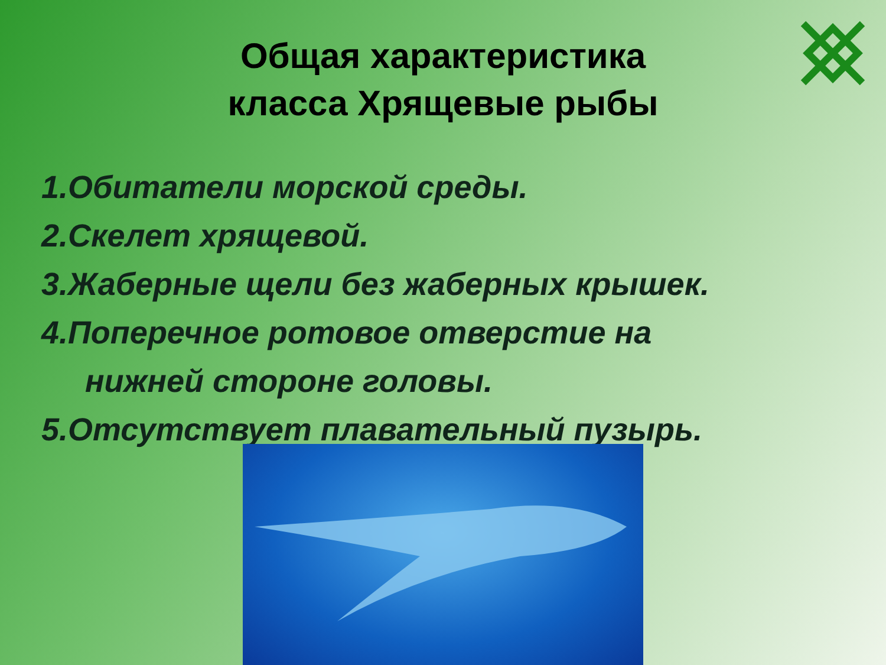Общая характеристика
класса Хрящевые рыбы
1.Обитатели морской среды.
2.Скелет хрящевой.
3.Жаберные щели без жаберных крышек.
4.Поперечное ротовое отверстие на
нижней стороне головы.
5.Отсутствует плавательный пузырь.